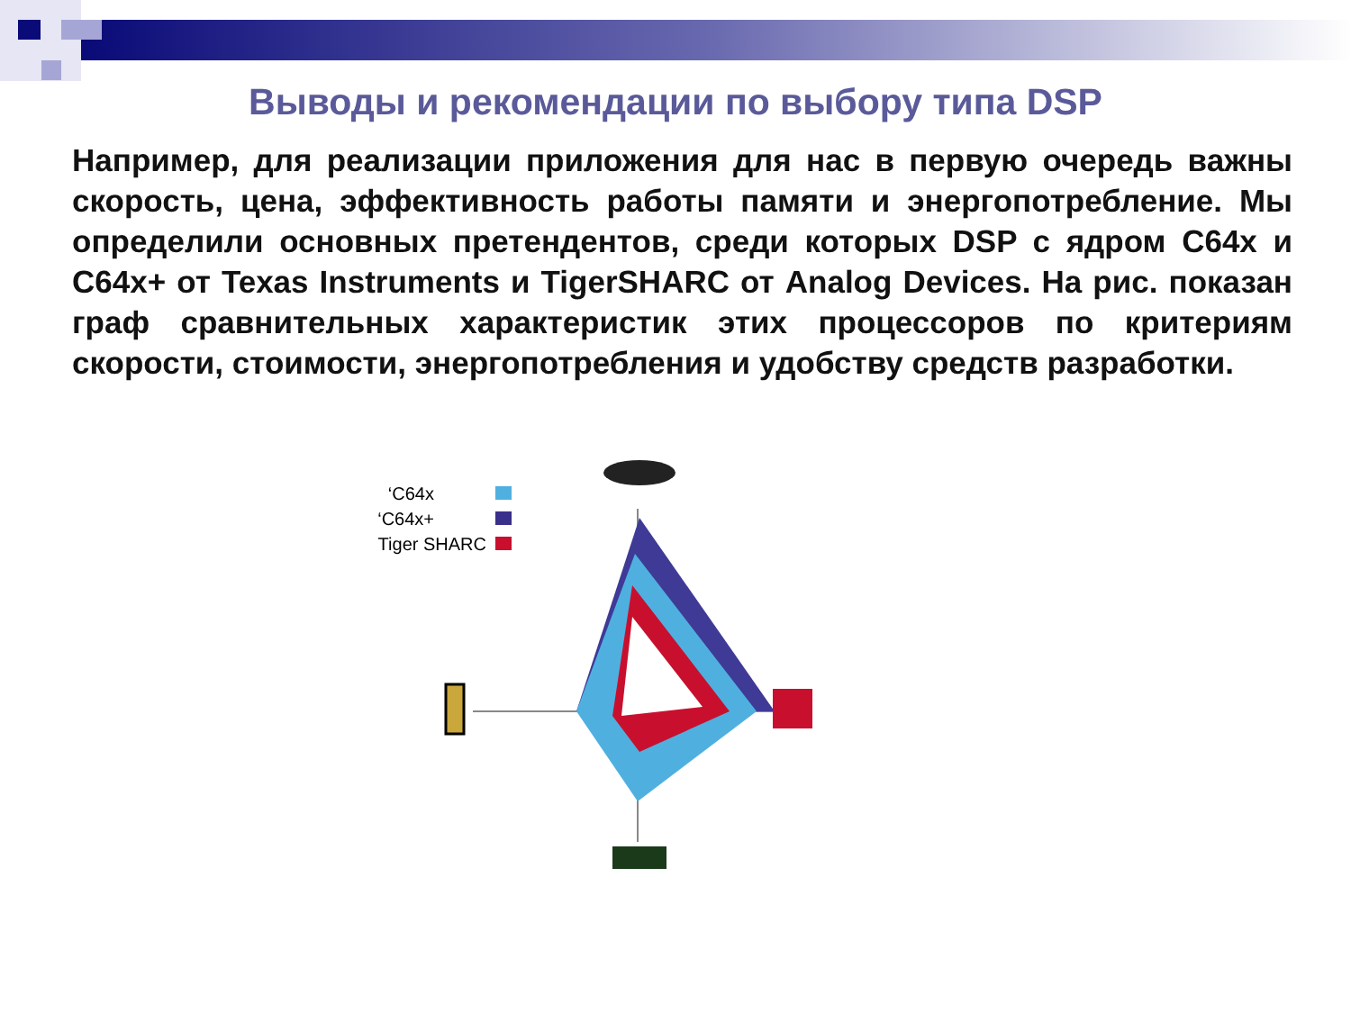Выводы и рекомендации по выбору типа DSP
Например, для реализации приложения для нас в первую очередь важны скорость, цена, эффективность работы памяти и энергопотребление. Мы определили основных претендентов, среди которых DSP с ядром C64x и C64x+ от Texas Instruments и TigerSHARC от Analog Devices. На рис. показан граф сравнительных характеристик этих процессоров по критериям скорости, стоимости, энергопотребления и удобству средств разработки.
‘C64x
‘C64x+
Tiger SHARC